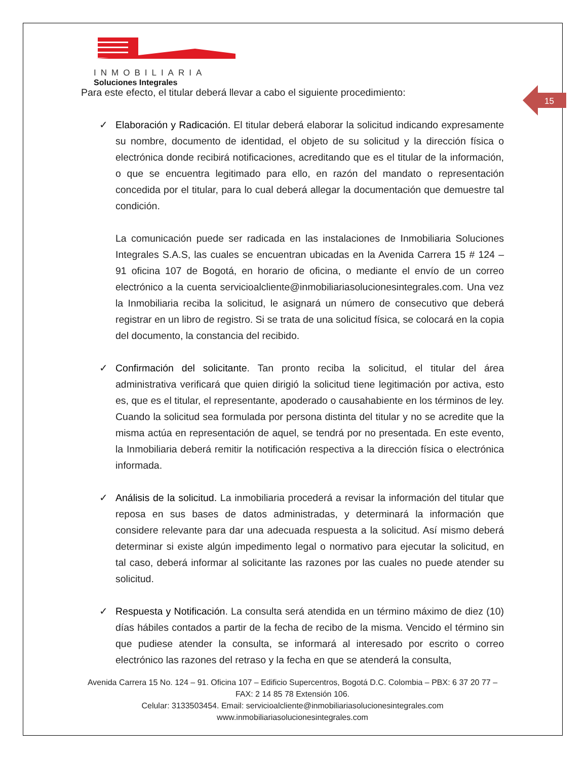INMOBILIARIA
Soluciones Integrales
15
Para este efecto, el titular deberá llevar a cabo el siguiente procedimiento:
✓ Elaboración y Radicación. El titular deberá elaborar la solicitud indicando expresamente su nombre, documento de identidad, el objeto de su solicitud y la dirección física o electrónica donde recibirá notificaciones, acreditando que es el titular de la información, o que se encuentra legitimado para ello, en razón del mandato o representación concedida por el titular, para lo cual deberá allegar la documentación que demuestre tal condición.
La comunicación puede ser radicada en las instalaciones de Inmobiliaria Soluciones Integrales S.A.S, las cuales se encuentran ubicadas en la Avenida Carrera 15 # 124 – 91 oficina 107 de Bogotá, en horario de oficina, o mediante el envío de un correo electrónico a la cuenta servicioalcliente@inmobiliariasolucionesintegrales.com. Una vez la Inmobiliaria reciba la solicitud, le asignará un número de consecutivo que deberá registrar en un libro de registro. Si se trata de una solicitud física, se colocará en la copia del documento, la constancia del recibido.
✓ Confirmación del solicitante. Tan pronto reciba la solicitud, el titular del área administrativa verificará que quien dirigió la solicitud tiene legitimación por activa, esto es, que es el titular, el representante, apoderado o causahabiente en los términos de ley. Cuando la solicitud sea formulada por persona distinta del titular y no se acredite que la misma actúa en representación de aquel, se tendrá por no presentada. En este evento, la Inmobiliaria deberá remitir la notificación respectiva a la dirección física o electrónica informada.
✓ Análisis de la solicitud. La inmobiliaria procederá a revisar la información del titular que reposa en sus bases de datos administradas, y determinará la información que considere relevante para dar una adecuada respuesta a la solicitud. Así mismo deberá determinar si existe algún impedimento legal o normativo para ejecutar la solicitud, en tal caso, deberá informar al solicitante las razones por las cuales no puede atender su solicitud.
✓ Respuesta y Notificación. La consulta será atendida en un término máximo de diez (10) días hábiles contados a partir de la fecha de recibo de la misma. Vencido el término sin que pudiese atender la consulta, se informará al interesado por escrito o correo electrónico las razones del retraso y la fecha en que se atenderá la consulta,
Avenida Carrera 15 No. 124 – 91. Oficina 107 – Edificio Supercentros, Bogotá D.C. Colombia – PBX: 6 37 20 77 – FAX: 2 14 85 78 Extensión 106.
Celular: 3133503454. Email: servicioalcliente@inmobiliariasolucionesintegrales.com
www.inmobiliariasolucionesintegrales.com